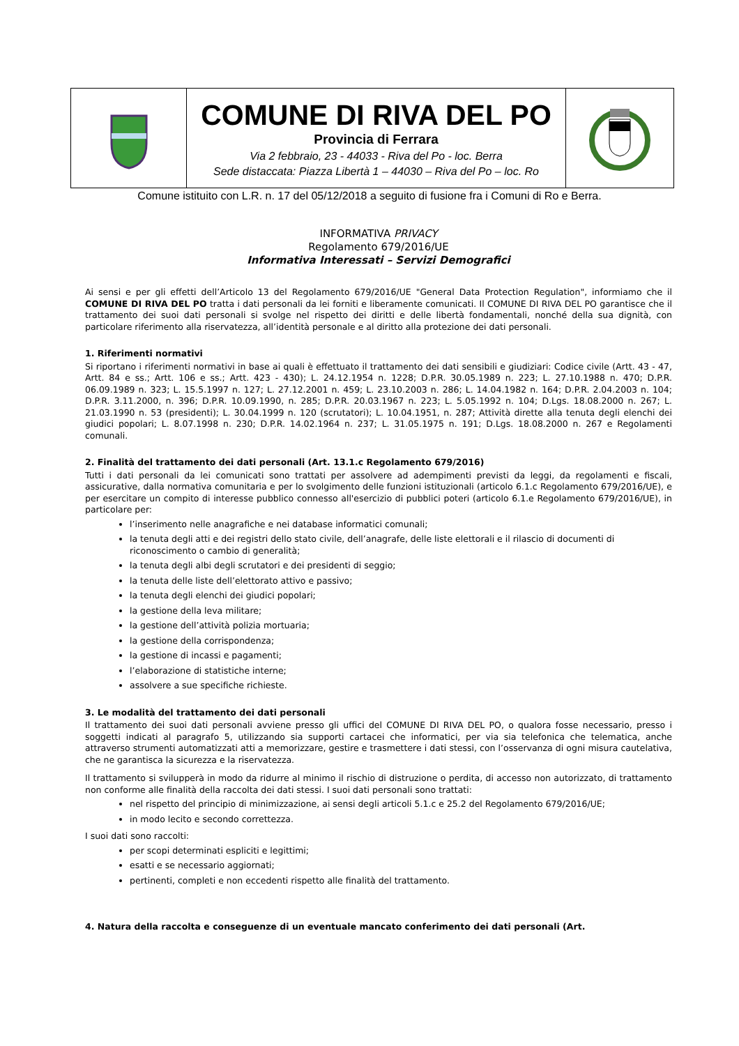| | COMUNE DI RIVA DEL PO Provincia di Ferrara Via 2 febbraio, 23 - 44033 - Riva del Po - loc. Berra Sede distaccata: Piazza Libertà 1 – 44030 – Riva del Po – loc. Ro | |
Comune istituito con L.R. n. 17 del 05/12/2018 a seguito di fusione fra i Comuni di Ro e Berra.
INFORMATIVA PRIVACY
Regolamento 679/2016/UE
Informativa Interessati – Servizi Demografici
Ai sensi e per gli effetti dell’Articolo 13 del Regolamento 679/2016/UE "General Data Protection Regulation", informiamo che il COMUNE DI RIVA DEL PO tratta i dati personali da lei forniti e liberamente comunicati. Il COMUNE DI RIVA DEL PO garantisce che il trattamento dei suoi dati personali si svolge nel rispetto dei diritti e delle libertà fondamentali, nonché della sua dignità, con particolare riferimento alla riservatezza, all’identità personale e al diritto alla protezione dei dati personali.
1. Riferimenti normativi
Si riportano i riferimenti normativi in base ai quali è effettuato il trattamento dei dati sensibili e giudiziari: Codice civile (Artt. 43 - 47, Artt. 84 e ss.; Artt. 106 e ss.; Artt. 423 - 430); L. 24.12.1954 n. 1228; D.P.R. 30.05.1989 n. 223; L. 27.10.1988 n. 470; D.P.R. 06.09.1989 n. 323; L. 15.5.1997 n. 127; L. 27.12.2001 n. 459; L. 23.10.2003 n. 286; L. 14.04.1982 n. 164; D.P.R. 2.04.2003 n. 104; D.P.R. 3.11.2000, n. 396; D.P.R. 10.09.1990, n. 285; D.P.R. 20.03.1967 n. 223; L. 5.05.1992 n. 104; D.Lgs. 18.08.2000 n. 267; L. 21.03.1990 n. 53 (presidenti); L. 30.04.1999 n. 120 (scrutatori); L. 10.04.1951, n. 287; Attività dirette alla tenuta degli elenchi dei giudici popolari; L. 8.07.1998 n. 230; D.P.R. 14.02.1964 n. 237; L. 31.05.1975 n. 191; D.Lgs. 18.08.2000 n. 267 e Regolamenti comunali.
2. Finalità del trattamento dei dati personali (Art. 13.1.c Regolamento 679/2016)
Tutti i dati personali da lei comunicati sono trattati per assolvere ad adempimenti previsti da leggi, da regolamenti e fiscali, assicurative, dalla normativa comunitaria e per lo svolgimento delle funzioni istituzionali (articolo 6.1.c Regolamento 679/2016/UE), e per esercitare un compito di interesse pubblico connesso all'esercizio di pubblici poteri (articolo 6.1.e Regolamento 679/2016/UE), in particolare per:
l’inserimento nelle anagrafiche e nei database informatici comunali;
la tenuta degli atti e dei registri dello stato civile, dell’anagrafe, delle liste elettorali e il rilascio di documenti di riconoscimento o cambio di generalità;
la tenuta degli albi degli scrutatori e dei presidenti di seggio;
la tenuta delle liste dell’elettorato attivo e passivo;
la tenuta degli elenchi dei giudici popolari;
la gestione della leva militare;
la gestione dell’attività polizia mortuaria;
la gestione della corrispondenza;
la gestione di incassi e pagamenti;
l’elaborazione di statistiche interne;
assolvere a sue specifiche richieste.
3. Le modalità del trattamento dei dati personali
Il trattamento dei suoi dati personali avviene presso gli uffici del COMUNE DI RIVA DEL PO, o qualora fosse necessario, presso i soggetti indicati al paragrafo 5, utilizzando sia supporti cartacei che informatici, per via sia telefonica che telematica, anche attraverso strumenti automatizzati atti a memorizzare, gestire e trasmettere i dati stessi, con l’osservanza di ogni misura cautelativa, che ne garantisca la sicurezza e la riservatezza.
Il trattamento si svilupperà in modo da ridurre al minimo il rischio di distruzione o perdita, di accesso non autorizzato, di trattamento non conforme alle finalità della raccolta dei dati stessi. I suoi dati personali sono trattati:
nel rispetto del principio di minimizzazione, ai sensi degli articoli 5.1.c e 25.2 del Regolamento 679/2016/UE;
in modo lecito e secondo correttezza.
I suoi dati sono raccolti:
per scopi determinati espliciti e legittimi;
esatti e se necessario aggiornati;
pertinenti, completi e non eccedenti rispetto alle finalità del trattamento.
4. Natura della raccolta e conseguenze di un eventuale mancato conferimento dei dati personali (Art.